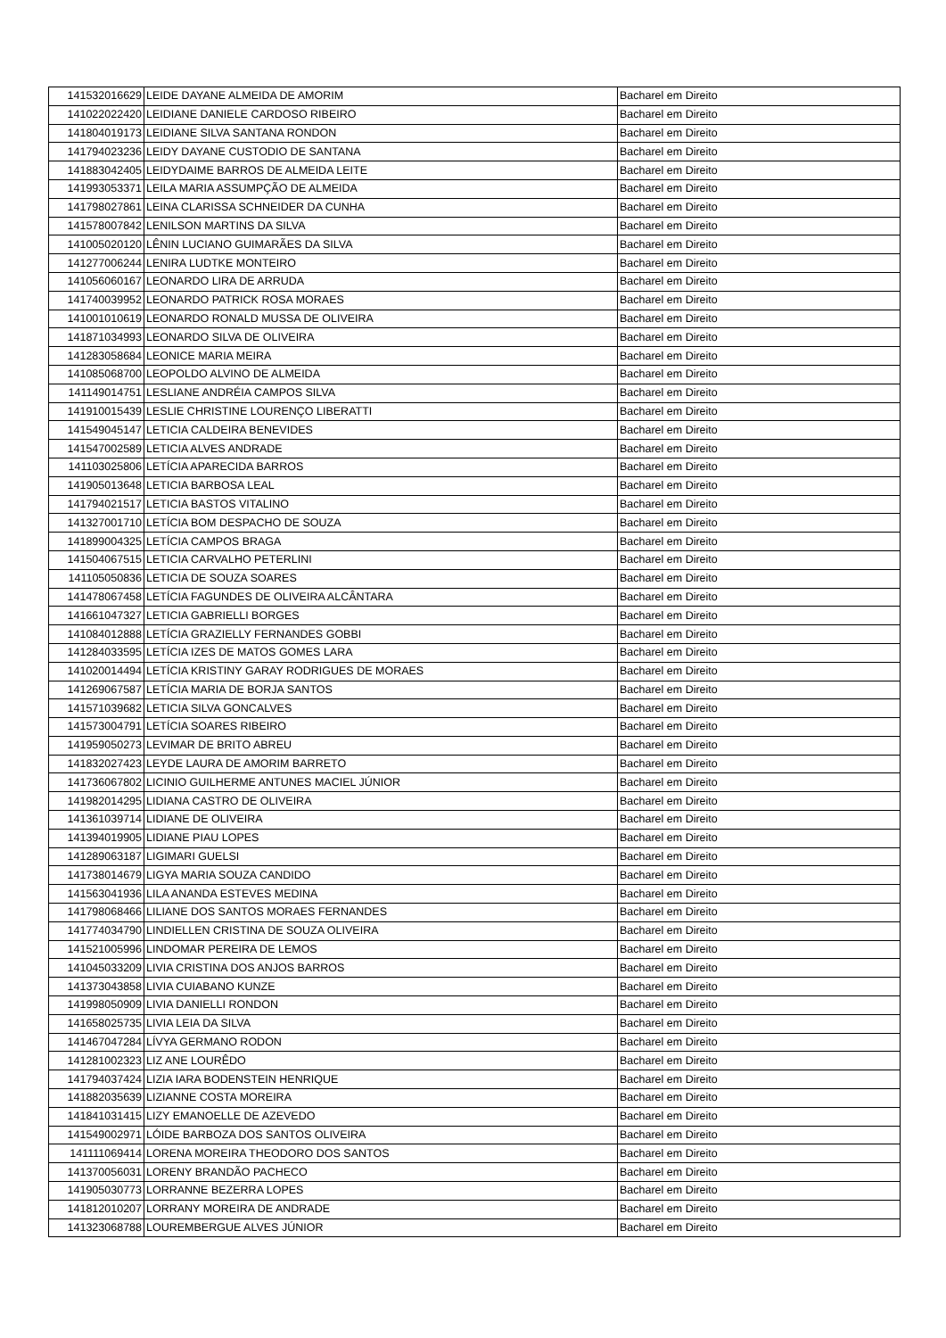| 141532016629 | LEIDE DAYANE ALMEIDA DE AMORIM | Bacharel em Direito |
| 141022022420 | LEIDIANE DANIELE CARDOSO RIBEIRO | Bacharel em Direito |
| 141804019173 | LEIDIANE SILVA SANTANA RONDON | Bacharel em Direito |
| 141794023236 | LEIDY DAYANE CUSTODIO DE SANTANA | Bacharel em Direito |
| 141883042405 | LEIDYDAIME BARROS DE ALMEIDA LEITE | Bacharel em Direito |
| 141993053371 | LEILA MARIA ASSUMPÇÃO DE ALMEIDA | Bacharel em Direito |
| 141798027861 | LEINA CLARISSA SCHNEIDER DA CUNHA | Bacharel em Direito |
| 141578007842 | LENILSON MARTINS DA SILVA | Bacharel em Direito |
| 141005020120 | LÊNIN LUCIANO GUIMARÃES DA SILVA | Bacharel em Direito |
| 141277006244 | LENIRA LUDTKE MONTEIRO | Bacharel em Direito |
| 141056060167 | LEONARDO LIRA DE ARRUDA | Bacharel em Direito |
| 141740039952 | LEONARDO PATRICK ROSA MORAES | Bacharel em Direito |
| 141001010619 | LEONARDO RONALD MUSSA DE OLIVEIRA | Bacharel em Direito |
| 141871034993 | LEONARDO SILVA DE OLIVEIRA | Bacharel em Direito |
| 141283058684 | LEONICE MARIA MEIRA | Bacharel em Direito |
| 141085068700 | LEOPOLDO ALVINO DE ALMEIDA | Bacharel em Direito |
| 141149014751 | LESLIANE ANDRÉIA CAMPOS SILVA | Bacharel em Direito |
| 141910015439 | LESLIE CHRISTINE LOURENÇO LIBERATTI | Bacharel em Direito |
| 141549045147 | LETICIA CALDEIRA BENEVIDES | Bacharel em Direito |
| 141547002589 | LETICIA ALVES ANDRADE | Bacharel em Direito |
| 141103025806 | LETÍCIA APARECIDA BARROS | Bacharel em Direito |
| 141905013648 | LETICIA BARBOSA LEAL | Bacharel em Direito |
| 141794021517 | LETICIA BASTOS VITALINO | Bacharel em Direito |
| 141327001710 | LETÍCIA BOM DESPACHO DE SOUZA | Bacharel em Direito |
| 141899004325 | LETÍCIA CAMPOS BRAGA | Bacharel em Direito |
| 141504067515 | LETICIA CARVALHO PETERLINI | Bacharel em Direito |
| 141105050836 | LETICIA DE SOUZA SOARES | Bacharel em Direito |
| 141478067458 | LETÍCIA FAGUNDES DE OLIVEIRA ALCÂNTARA | Bacharel em Direito |
| 141661047327 | LETICIA GABRIELLI BORGES | Bacharel em Direito |
| 141084012888 | LETÍCIA GRAZIELLY FERNANDES GOBBI | Bacharel em Direito |
| 141284033595 | LETÍCIA IZES DE MATOS GOMES LARA | Bacharel em Direito |
| 141020014494 | LETÍCIA KRISTINY GARAY RODRIGUES DE MORAES | Bacharel em Direito |
| 141269067587 | LETÍCIA MARIA DE BORJA SANTOS | Bacharel em Direito |
| 141571039682 | LETICIA SILVA GONCALVES | Bacharel em Direito |
| 141573004791 | LETÍCIA SOARES RIBEIRO | Bacharel em Direito |
| 141959050273 | LEVIMAR DE BRITO ABREU | Bacharel em Direito |
| 141832027423 | LEYDE LAURA DE AMORIM BARRETO | Bacharel em Direito |
| 141736067802 | LICINIO GUILHERME ANTUNES MACIEL JÚNIOR | Bacharel em Direito |
| 141982014295 | LIDIANA CASTRO DE OLIVEIRA | Bacharel em Direito |
| 141361039714 | LIDIANE DE OLIVEIRA | Bacharel em Direito |
| 141394019905 | LIDIANE PIAU LOPES | Bacharel em Direito |
| 141289063187 | LIGIMARI GUELSI | Bacharel em Direito |
| 141738014679 | LIGYA MARIA SOUZA CANDIDO | Bacharel em Direito |
| 141563041936 | LILA ANANDA ESTEVES MEDINA | Bacharel em Direito |
| 141798068466 | LILIANE DOS SANTOS MORAES FERNANDES | Bacharel em Direito |
| 141774034790 | LINDIELLEN CRISTINA DE SOUZA OLIVEIRA | Bacharel em Direito |
| 141521005996 | LINDOMAR PEREIRA DE LEMOS | Bacharel em Direito |
| 141045033209 | LIVIA CRISTINA DOS ANJOS BARROS | Bacharel em Direito |
| 141373043858 | LIVIA CUIABANO KUNZE | Bacharel em Direito |
| 141998050909 | LIVIA DANIELLI RONDON | Bacharel em Direito |
| 141658025735 | LIVIA LEIA DA SILVA | Bacharel em Direito |
| 141467047284 | LÍVYA GERMANO RODON | Bacharel em Direito |
| 141281002323 | LIZ ANE LOURÊDO | Bacharel em Direito |
| 141794037424 | LIZIA IARA BODENSTEIN HENRIQUE | Bacharel em Direito |
| 141882035639 | LIZIANNE COSTA MOREIRA | Bacharel em Direito |
| 141841031415 | LIZY EMANOELLE DE AZEVEDO | Bacharel em Direito |
| 141549002971 | LÓIDE BARBOZA DOS SANTOS OLIVEIRA | Bacharel em Direito |
| 141111069414 | LORENA MOREIRA THEODORO DOS SANTOS | Bacharel em Direito |
| 141370056031 | LORENY BRANDÃO PACHECO | Bacharel em Direito |
| 141905030773 | LORRANNE BEZERRA LOPES | Bacharel em Direito |
| 141812010207 | LORRANY MOREIRA DE ANDRADE | Bacharel em Direito |
| 141323068788 | LOUREMBERGUE ALVES JÚNIOR | Bacharel em Direito |